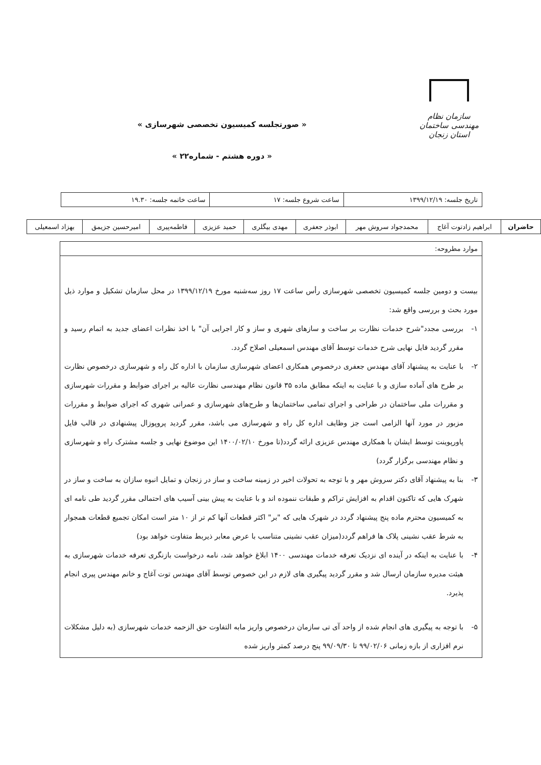سازمان نظام مهندسی ساختمان
استان زنجان
« صورتجلسه کمیسیون تخصصی شهرسازی »
« دوره هشتم - شماره۲۲ »
| تاریخ جلسه: ۱۳۹۹/۱۲/۱۹ | ساعت شروع جلسه: ۱۷ | ساعت خاتمه جلسه: ۱۹.۳۰ |
| حاضران | ابراهیم زادتوت آغاج | محمدجواد سروش مهر | ابوذر جعفری | مهدی بیگلری | حمید عزیزی | فاطمه‌پیری | امیرحسین جزیمق | بهزاد اسمعیلی |
موارد مطروحه:
بیست و دومین جلسه کمیسیون تخصصی شهرسازی رأس ساعت ۱۷ روز سه‌شنبه مورخ ۱۳۹۹/۱۲/۱۹ در محل سازمان تشکیل و موارد ذیل مورد بحث و بررسی واقع شد:
۱- بررسی مجدد"شرح خدمات نظارت بر ساخت و سازهای شهری و ساز و کار اجرایی آن" با اخذ نظرات اعضای جدید به اتمام رسید و مقرر گردید فایل نهایی شرح خدمات توسط آقای مهندس اسمعیلی اصلاح گردد.
۲- با عنایت به پیشنهاد آقای مهندس جعفری درخصوص همکاری اعضای شهرسازی سازمان با اداره کل راه و شهرسازی درخصوص نظارت بر طرح های آماده سازی و با عنایت به اینکه مطابق ماده ۳۵ قانون نظام مهندسی نظارت عالیه بر اجرای ضوابط و مقررات شهرسازی و مقررات ملی ساختمان در طراحی و اجرای تمامی ساختمان‌ها و طرح‌های شهرسازی و عمرانی شهری که اجرای ضوابط و مقررات مزبور در مورد آنها الزامی است جز وظایف اداره کل راه و شهرسازی می باشد، مقرر گردید پروپوزال پیشنهادی در قالب فایل پاورپوینت توسط ایشان با همکاری مهندس عزیزی ارائه گردد(تا مورخ ۱۴۰۰/۰۲/۱۰ این موضوع نهایی و جلسه مشترک راه و شهرسازی و نظام مهندسی برگزار گردد)
۳- بنا به پیشنهاد آقای دکتر سروش مهر و با توجه به تحولات اخیر در زمینه ساخت و ساز در زنجان و تمایل انبوه سازان به ساخت و ساز در شهرک هایی که تاکنون اقدام به افزایش تراکم و طبقات ننموده اند و با عنایت به پیش بینی آسیب های احتمالی مقرر گردید طی نامه ای به کمیسیون محترم ماده پنج پیشنهاد گردد در شهرک هایی که "بر" اکثر قطعات آنها کم تر از ۱۰ متر است امکان تجمیع قطعات همجوار به شرط عقب نشینی پلاک ها فراهم گردد(میزان عقب نشینی متناسب با عرض معابر ذیربط متفاوت خواهد بود)
۴- با عنایت به اینکه در آینده ای نزدیک تعرفه خدمات مهندسی ۱۴۰۰ ابلاغ خواهد شد، نامه درخواست بازنگری تعرفه خدمات شهرسازی به هیئت مدیره سازمان ارسال شد و مقرر گردید پیگیری های لازم در این خصوص توسط آقای مهندس توت آغاج و خانم مهندس پیری انجام پذیرد.
۵- با توجه به پیگیری های انجام شده از واحد آی تی سازمان درخصوص واریز مابه التفاوت حق الزحمه خدمات شهرسازی (به دلیل مشکلات نرم افزاری از بازه زمانی ۹۹/۰۲/۰۶ تا ۹۹/۰۹/۳۰ پنج درصد کمتر واریز شده